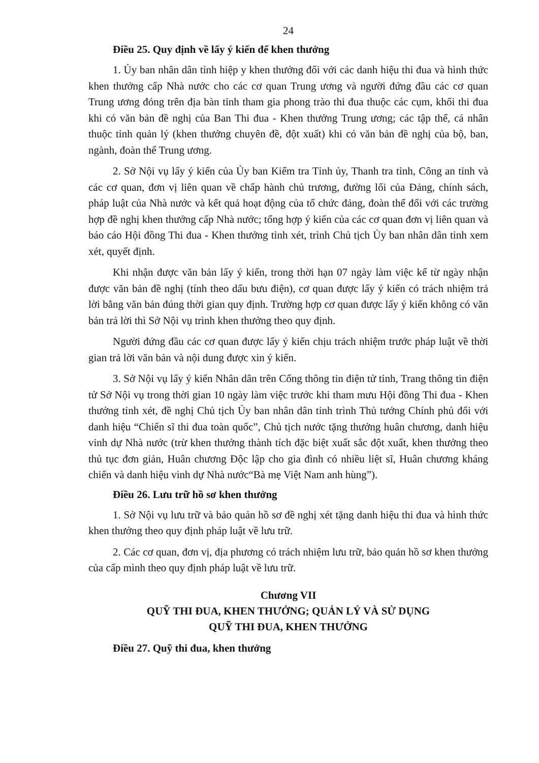24
Điều 25. Quy định về lấy ý kiến để khen thưởng
1. Ủy ban nhân dân tỉnh hiệp y khen thưởng đối với các danh hiệu thi đua và hình thức khen thưởng cấp Nhà nước cho các cơ quan Trung ương và người đứng đầu các cơ quan Trung ương đóng trên địa bàn tỉnh tham gia phong trào thi đua thuộc các cụm, khối thi đua khi có văn bản đề nghị của Ban Thi đua - Khen thưởng Trung ương; các tập thể, cá nhân thuộc tỉnh quản lý (khen thưởng chuyên đề, đột xuất) khi có văn bản đề nghị của bộ, ban, ngành, đoàn thể Trung ương.
2. Sở Nội vụ lấy ý kiến của Ủy ban Kiểm tra Tỉnh ủy, Thanh tra tỉnh, Công an tỉnh và các cơ quan, đơn vị liên quan về chấp hành chủ trương, đường lối của Đảng, chính sách, pháp luật của Nhà nước và kết quả hoạt động của tổ chức đảng, đoàn thể đối với các trường hợp đề nghị khen thưởng cấp Nhà nước; tổng hợp ý kiến của các cơ quan đơn vị liên quan và báo cáo Hội đồng Thi đua - Khen thưởng tỉnh xét, trình Chủ tịch Ủy ban nhân dân tỉnh xem xét, quyết định.
Khi nhận được văn bản lấy ý kiến, trong thời hạn 07 ngày làm việc kể từ ngày nhận được văn bản đề nghị (tính theo dấu bưu điện), cơ quan được lấy ý kiến có trách nhiệm trả lời bằng văn bản đúng thời gian quy định. Trường hợp cơ quan được lấy ý kiến không có văn bản trả lời thì Sở Nội vụ trình khen thưởng theo quy định.
Người đứng đầu các cơ quan được lấy ý kiến chịu trách nhiệm trước pháp luật về thời gian trả lời văn bản và nội dung được xin ý kiến.
3. Sở Nội vụ lấy ý kiến Nhân dân trên Cổng thông tin điện tử tỉnh, Trang thông tin điện tử Sở Nội vụ trong thời gian 10 ngày làm việc trước khi tham mưu Hội đồng Thi đua - Khen thưởng tỉnh xét, đề nghị Chủ tịch Ủy ban nhân dân tỉnh trình Thủ tướng Chính phủ đối với danh hiệu “Chiến sĩ thi đua toàn quốc”, Chủ tịch nước tặng thưởng huân chương, danh hiệu vinh dự Nhà nước (trừ khen thưởng thành tích đặc biệt xuất sắc đột xuất, khen thưởng theo thủ tục đơn giản, Huân chương Độc lập cho gia đình có nhiều liệt sĩ, Huân chương kháng chiến và danh hiệu vinh dự Nhà nước“Bà mẹ Việt Nam anh hùng”).
Điều 26. Lưu trữ hồ sơ khen thưởng
1. Sở Nội vụ lưu trữ và bảo quản hồ sơ đề nghị xét tặng danh hiệu thi đua và hình thức khen thưởng theo quy định pháp luật về lưu trữ.
2. Các cơ quan, đơn vị, địa phương có trách nhiệm lưu trữ, bảo quản hồ sơ khen thưởng của cấp mình theo quy định pháp luật về lưu trữ.
Chương VII
QUỸ THI ĐUA, KHEN THƯỞNG; QUẢN LÝ VÀ SỬ DỤNG
QUỸ THI ĐUA, KHEN THƯỞNG
Điều 27. Quỹ thi đua, khen thưởng